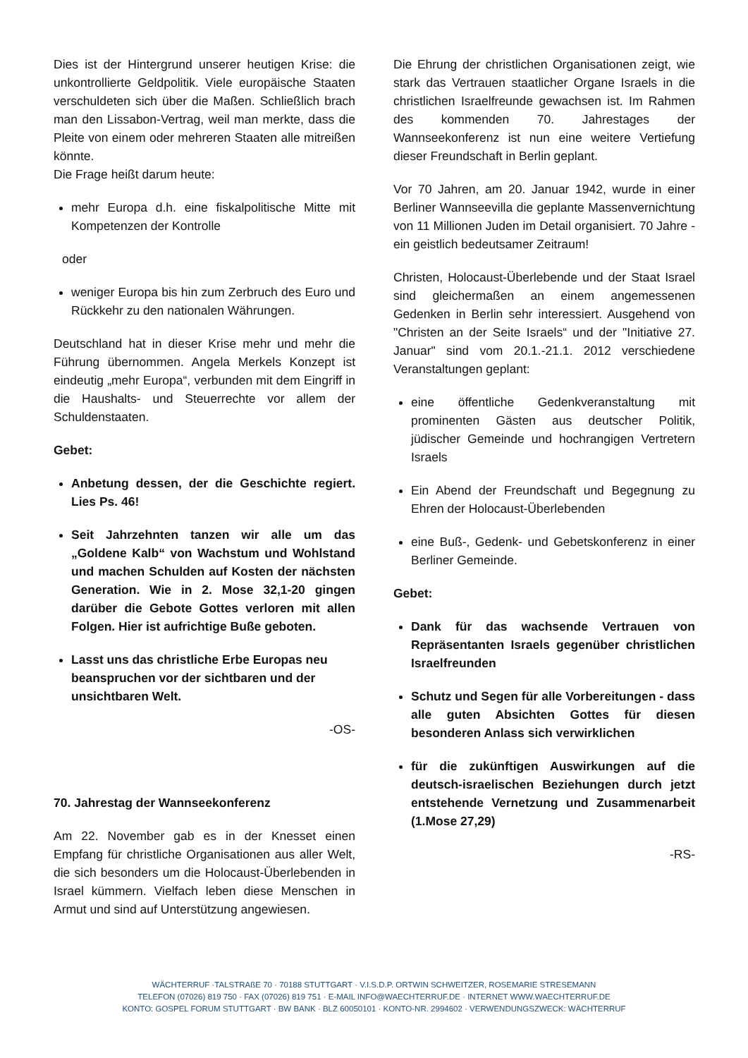Dies ist der Hintergrund unserer heutigen Krise: die unkontrollierte Geldpolitik. Viele europäische Staaten verschuldeten sich über die Maßen. Schließlich brach man den Lissabon-Vertrag, weil man merkte, dass die Pleite von einem oder mehreren Staaten alle mitreißen könnte.
Die Frage heißt darum heute:
mehr Europa d.h. eine fiskalpolitische Mitte mit Kompetenzen der Kontrolle
oder
weniger Europa bis hin zum Zerbruch des Euro und Rückkehr zu den nationalen Währungen.
Deutschland hat in dieser Krise mehr und mehr die Führung übernommen. Angela Merkels Konzept ist eindeutig „mehr Europa“, verbunden mit dem Eingriff in die Haushalts- und Steuerrechte vor allem der Schuldenstaaten.
Gebet:
Anbetung dessen, der die Geschichte regiert. Lies Ps. 46!
Seit Jahrzehnten tanzen wir alle um das „Goldene Kalb“ von Wachstum und Wohlstand und machen Schulden auf Kosten der nächsten Generation. Wie in 2. Mose 32,1-20 gingen darüber die Gebote Gottes verloren mit allen Folgen. Hier ist aufrichtige Buße geboten.
Lasst uns das christliche Erbe Europas neu beanspruchen vor der sichtbaren und der unsichtbaren Welt.
-OS-
70. Jahrestag der Wannseekonferenz
Am 22. November gab es in der Knesset einen Empfang für christliche Organisationen aus aller Welt, die sich besonders um die Holocaust-Überlebenden in Israel kümmern. Vielfach leben diese Menschen in Armut und sind auf Unterstützung angewiesen.
Die Ehrung der christlichen Organisationen zeigt, wie stark das Vertrauen staatlicher Organe Israels in die christlichen Israelfreunde gewachsen ist. Im Rahmen des kommenden 70. Jahrestages der Wannseekonferenz ist nun eine weitere Vertiefung dieser Freundschaft in Berlin geplant.
Vor 70 Jahren, am 20. Januar 1942, wurde in einer Berliner Wannseevilla die geplante Massenvernichtung von 11 Millionen Juden im Detail organisiert. 70 Jahre - ein geistlich bedeutsamer Zeitraum!
Christen, Holocaust-Überlebende und der Staat Israel sind gleichermaßen an einem angemessenen Gedenken in Berlin sehr interessiert. Ausgehend von "Christen an der Seite Israels“ und der "Initiative 27. Januar" sind vom 20.1.-21.1. 2012 verschiedene Veranstaltungen geplant:
eine öffentliche Gedenkveranstaltung mit prominenten Gästen aus deutscher Politik, jüdischer Gemeinde und hochrangigen Vertretern Israels
Ein Abend der Freundschaft und Begegnung zu Ehren der Holocaust-Überlebenden
eine Buß-, Gedenk- und Gebetskonferenz in einer Berliner Gemeinde.
Gebet:
Dank für das wachsende Vertrauen von Repräsentanten Israels gegenüber christlichen Israelfreunden
Schutz und Segen für alle Vorbereitungen - dass alle guten Absichten Gottes für diesen besonderen Anlass sich verwirklichen
für die zukünftigen Auswirkungen auf die deutsch-israelischen Beziehungen durch jetzt entstehende Vernetzung und Zusammenarbeit (1.Mose 27,29)
-RS-
WÄCHTERRUF ·TALSTRAßE 70 · 70188 STUTTGART · V.I.S.D.P. ORTWIN SCHWEITZER, ROSEMARIE STRESEMANN
TELEFON (07026) 819 750 · FAX (07026) 819 751 · E-MAIL INFO@WAECHTERRUF.DE · INTERNET WWW.WAECHTERRUF.DE
KONTO: GOSPEL FORUM STUTTGART · BW BANK · BLZ 60050101 · KONTO-NR. 2994602 · VERWENDUNGSZWECK: WÄCHTERRUF